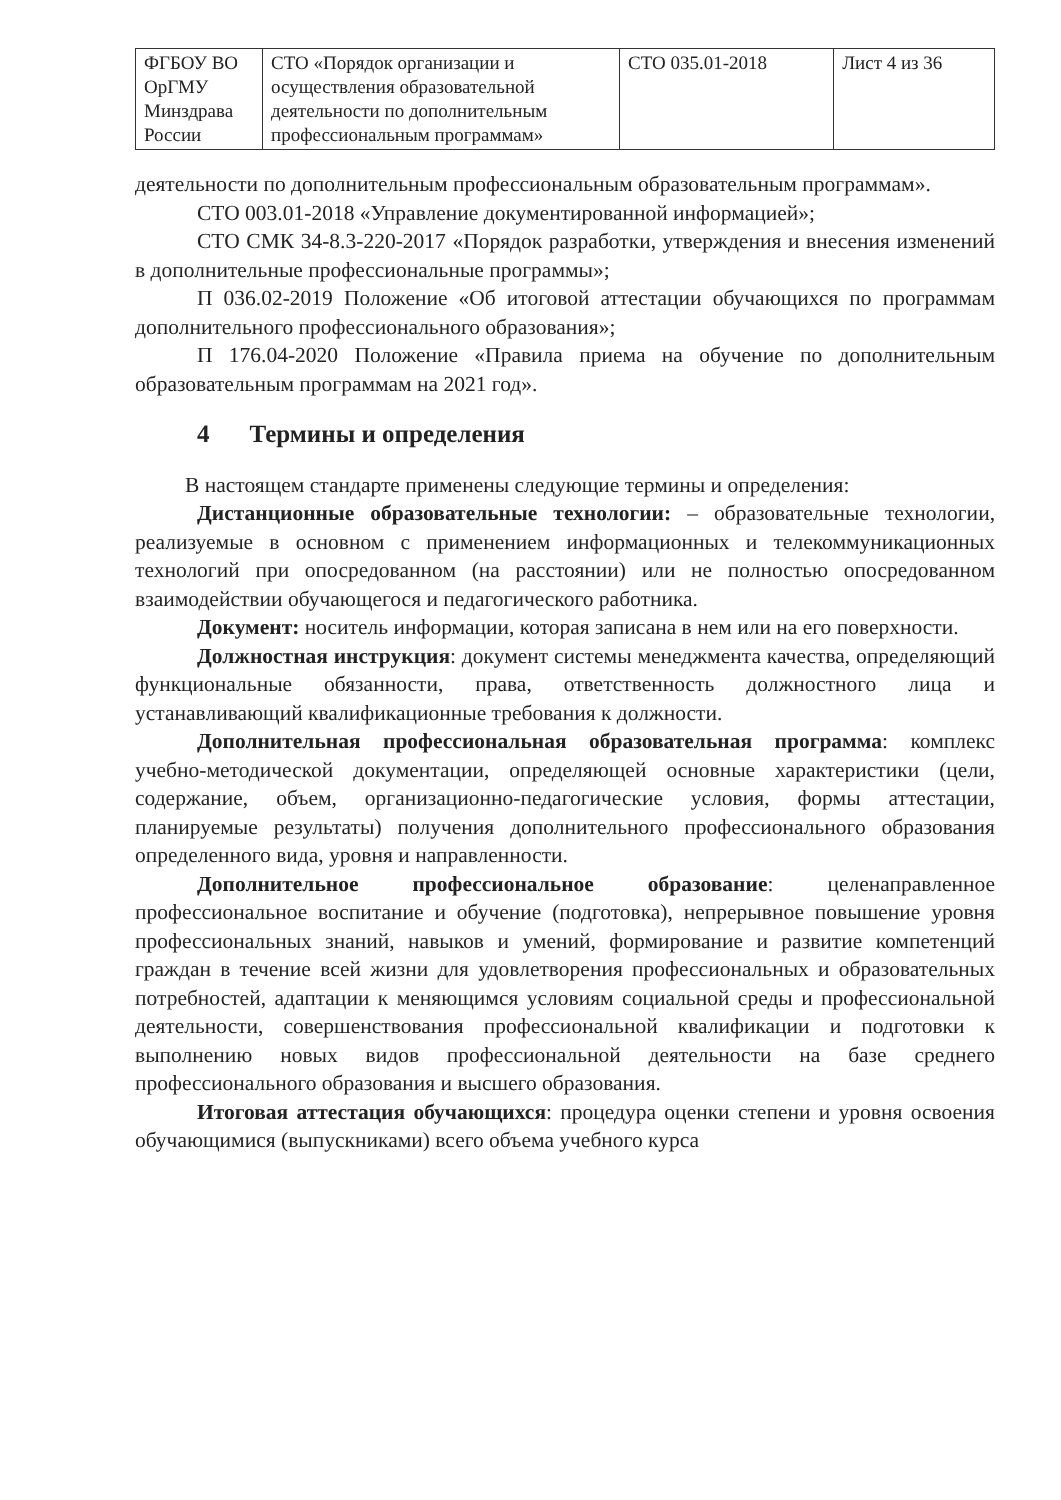| ФГБОУ ВО ОрГМУ Минздрава России | СТО «Порядок организации и осуществления образовательной деятельности по дополнительным профессиональным программам» | СТО 035.01-2018 | Лист 4 из 36 |
деятельности по дополнительным профессиональным образовательным программам».
СТО 003.01-2018 «Управление документированной информацией»;
СТО СМК 34-8.3-220-2017 «Порядок разработки, утверждения и внесения изменений в дополнительные профессиональные программы»;
П 036.02-2019 Положение «Об итоговой аттестации обучающихся по программам дополнительного профессионального образования»;
П 176.04-2020 Положение «Правила приема на обучение по дополнительным образовательным программам на 2021 год».
4 Термины и определения
В настоящем стандарте применены следующие термины и определения:
Дистанционные образовательные технологии: – образовательные технологии, реализуемые в основном с применением информационных и телекоммуникационных технологий при опосредованном (на расстоянии) или не полностью опосредованном взаимодействии обучающегося и педагогического работника.
Документ: носитель информации, которая записана в нем или на его поверхности.
Должностная инструкция: документ системы менеджмента качества, определяющий функциональные обязанности, права, ответственность должностного лица и устанавливающий квалификационные требования к должности.
Дополнительная профессиональная образовательная программа: комплекс учебно-методической документации, определяющей основные характеристики (цели, содержание, объем, организационно-педагогические условия, формы аттестации, планируемые результаты) получения дополнительного профессионального образования определенного вида, уровня и направленности.
Дополнительное профессиональное образование: целенаправленное профессиональное воспитание и обучение (подготовка), непрерывное повышение уровня профессиональных знаний, навыков и умений, формирование и развитие компетенций граждан в течение всей жизни для удовлетворения профессиональных и образовательных потребностей, адаптации к меняющимся условиям социальной среды и профессиональной деятельности, совершенствования профессиональной квалификации и подготовки к выполнению новых видов профессиональной деятельности на базе среднего профессионального образования и высшего образования.
Итоговая аттестация обучающихся: процедура оценки степени и уровня освоения обучающимися (выпускниками) всего объема учебного курса